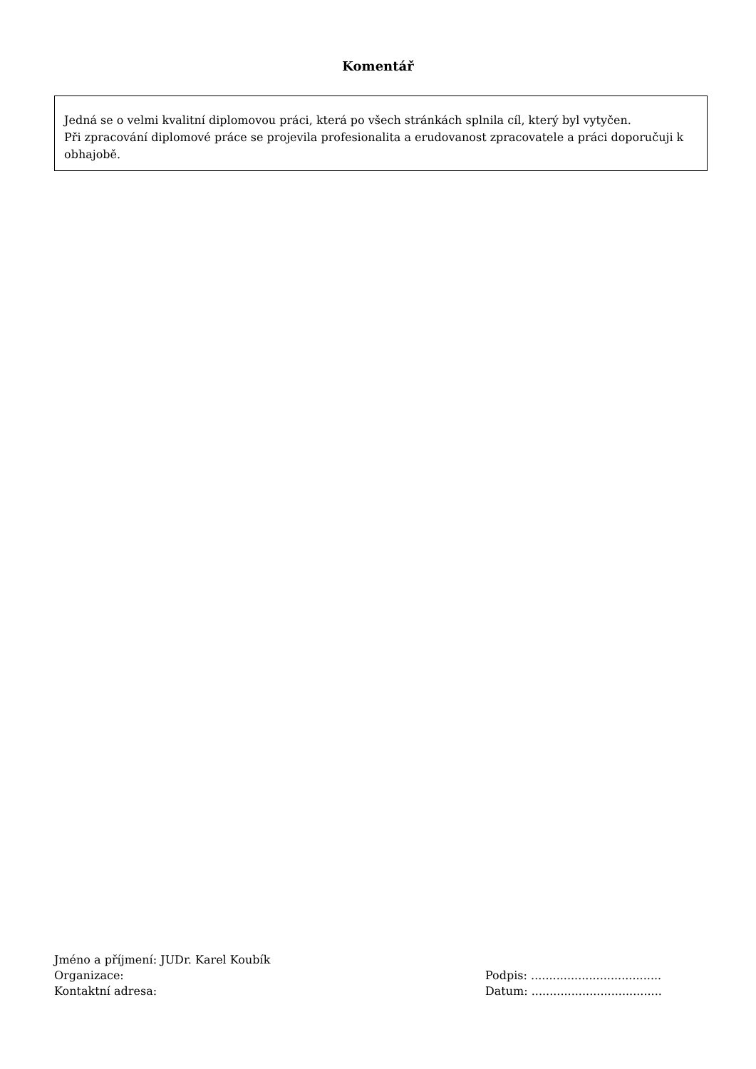Komentář
Jedná se o velmi kvalitní diplomovou práci, která po všech stránkách splnila cíl, který byl vytyčen.
Při zpracování diplomové práce se projevila profesionalita a erudovanost zpracovatele a práci doporučuji k obhajobě.
Jméno a příjmení: JUDr. Karel Koubík
Organizace:
Kontaktní adresa:
Podpis: ....................................
Datum: ....................................